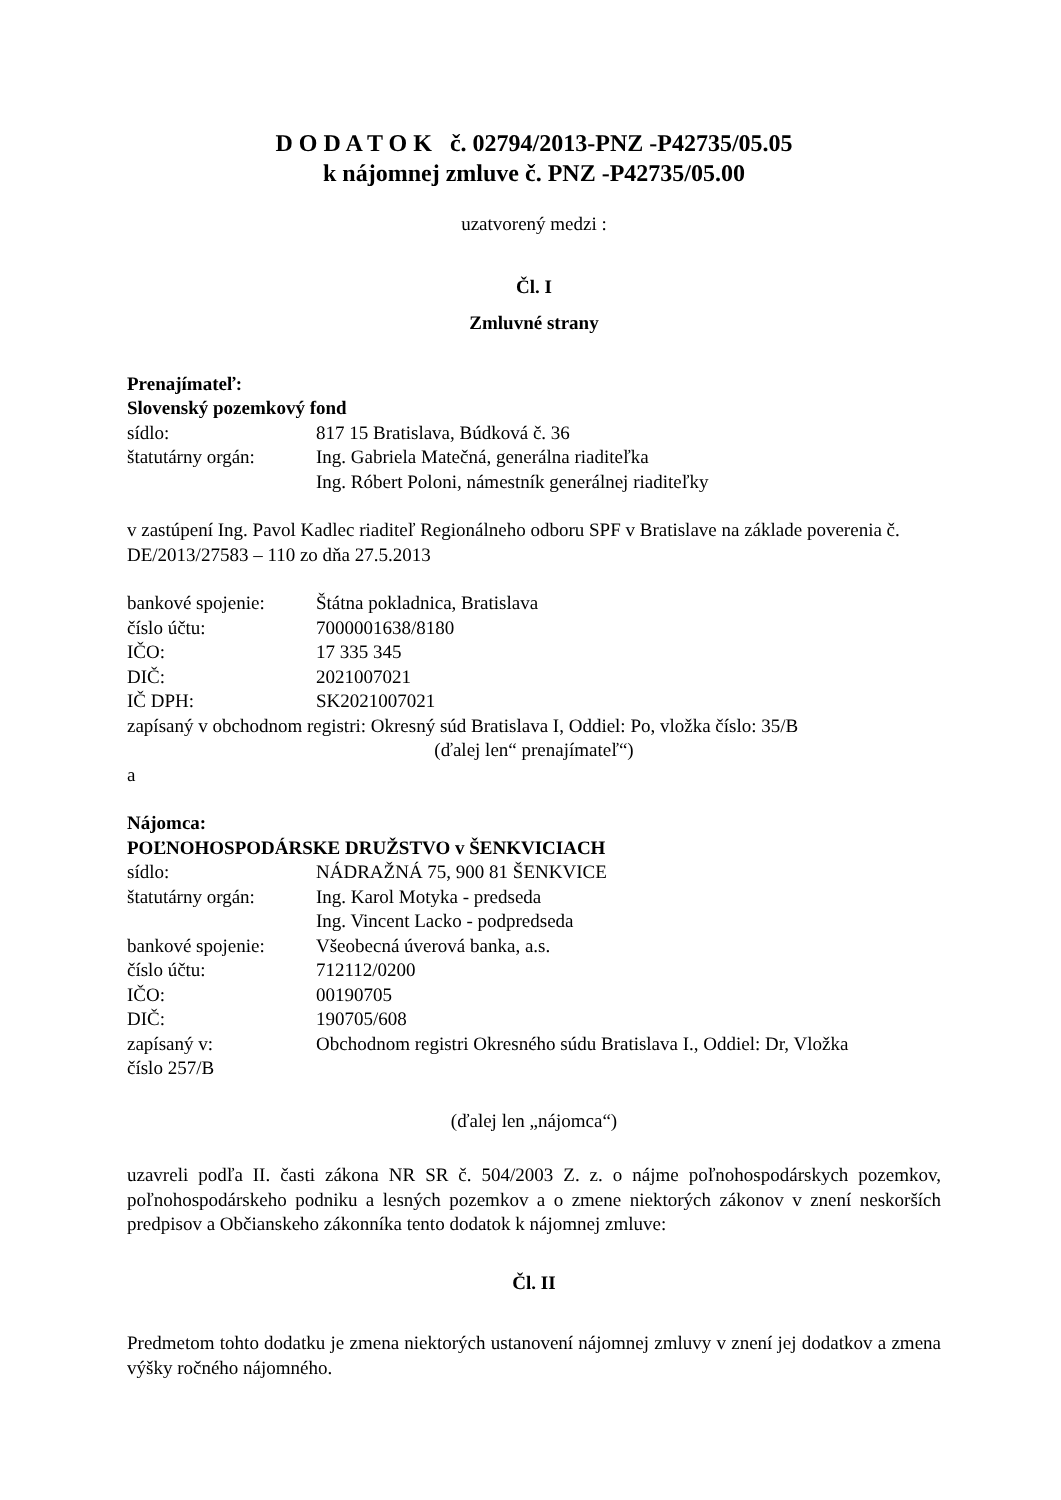D O D A T O K č. 02794/2013-PNZ -P42735/05.05
k nájomnej zmluve č. PNZ -P42735/05.00
uzatvorený medzi :
Čl. I
Zmluvné strany
Prenajímateľ:
Slovenský pozemkový fond
sídlo: 817 15 Bratislava, Búdková č. 36
štatutárny orgán: Ing. Gabriela Matečná, generálna riaditeľka
Ing. Róbert Poloni, námestník generálnej riaditeľky
v zastúpení Ing. Pavol Kadlec riaditeľ Regionálneho odboru SPF v Bratislave na základe poverenia č. DE/2013/27583 – 110 zo dňa 27.5.2013
bankové spojenie: Štátna pokladnica, Bratislava
číslo účtu: 7000001638/8180
IČO: 17 335 345
DIČ: 2021007021
IČ DPH: SK2021007021
zapísaný v obchodnom registri: Okresný súd Bratislava I, Oddiel: Po, vložka číslo: 35/B
(ďalej len“ prenajímateľ“)
a
Nájomca:
POĽNOHOSPODÁRSKE DRUŽSTVO v ŠENKVICIACH
sídlo: NÁDRAŽNÁ 75, 900 81 ŠENKVICE
štatutárny orgán: Ing. Karol Motyka - predseda
Ing. Vincent Lacko - podpredseda
bankové spojenie: Všeobecná úverová banka, a.s.
číslo účtu: 712112/0200
IČO: 00190705
DIČ: 190705/608
zapísaný v: Obchodnom registri Okresného súdu Bratislava I., Oddiel: Dr, Vložka
číslo 257/B
(ďalej len „nájomca“)
uzavreli podľa II. časti zákona NR SR č. 504/2003 Z. z. o nájme poľnohospodárskych pozemkov, poľnohospodárskeho podniku a lesných pozemkov a o zmene niektorých zákonov v znení neskorších predpisov a Občianskeho zákonníka tento dodatok k nájomnej zmluve:
Čl. II
Predmetom tohto dodatku je zmena niektorých ustanovení nájomnej zmluvy v znení jej dodatkov a zmena výšky ročného nájomného.